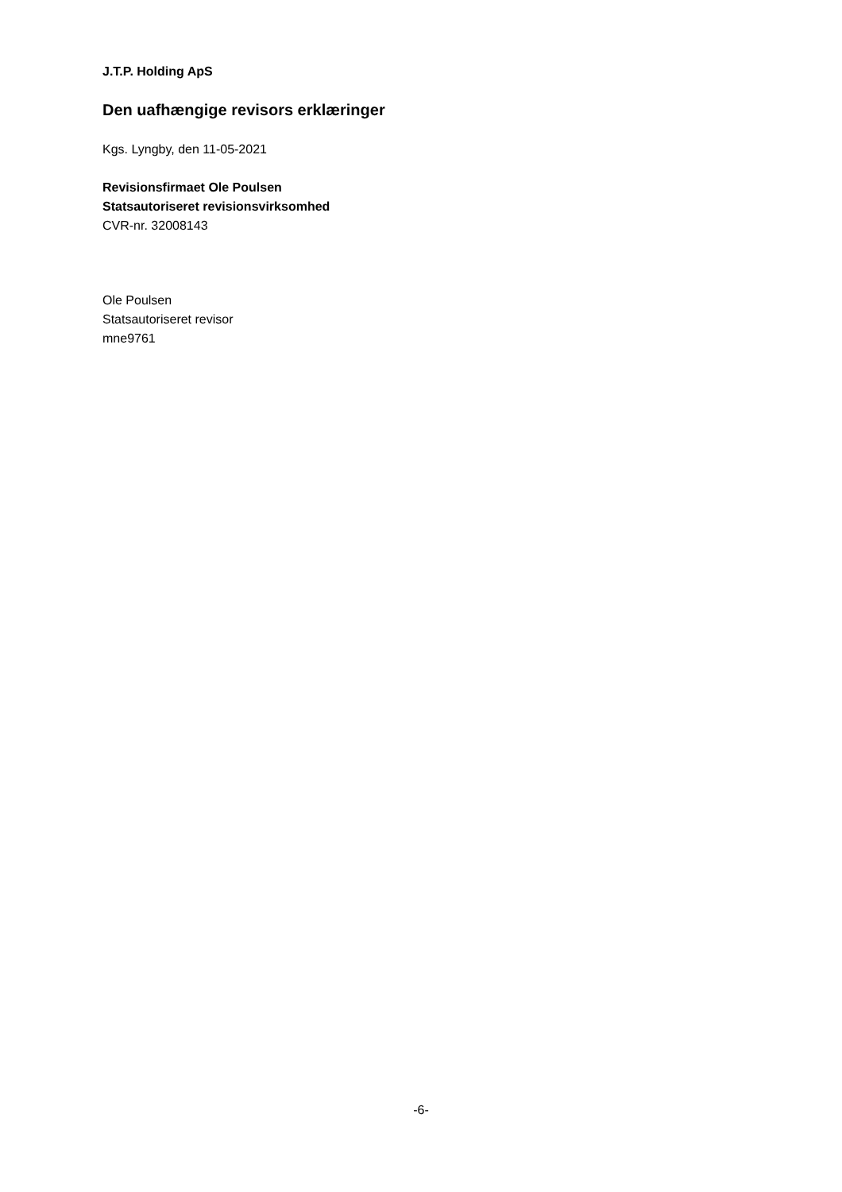J.T.P. Holding ApS
Den uafhængige revisors erklæringer
Kgs. Lyngby, den 11-05-2021
Revisionsfirmaet Ole Poulsen
Statsautoriseret revisionsvirksomhed
CVR-nr. 32008143
Ole Poulsen
Statsautoriseret revisor
mne9761
-6-